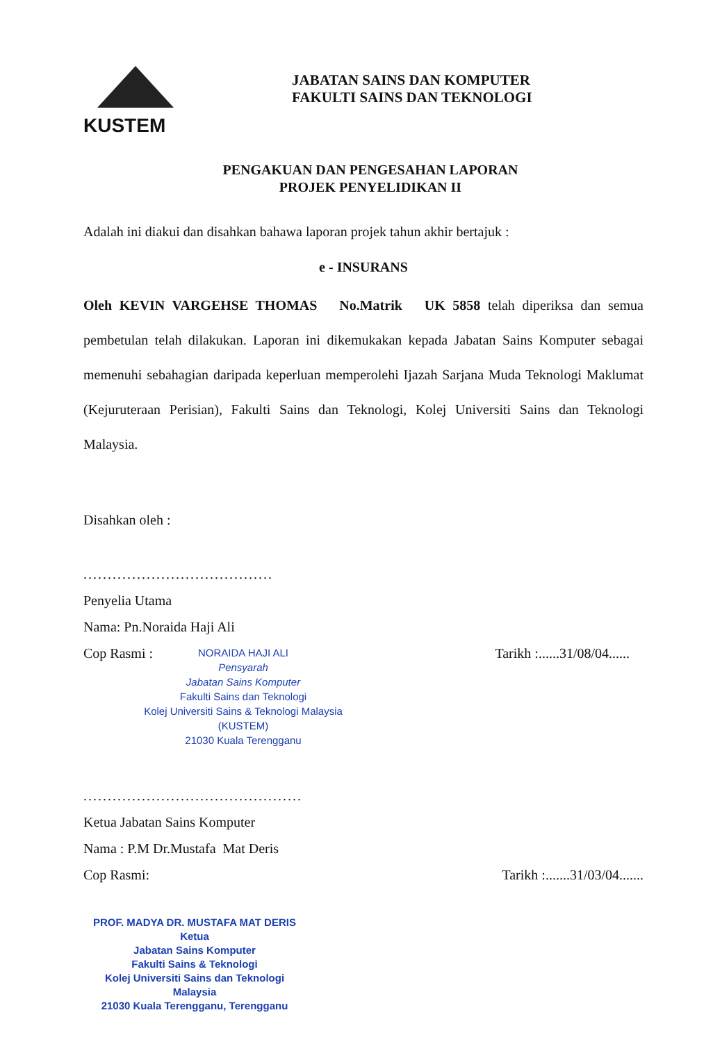KUSTEM
JABATAN SAINS DAN KOMPUTER
FAKULTI SAINS DAN TEKNOLOGI
PENGAKUAN DAN PENGESAHAN LAPORAN
PROJEK PENYELIDIKAN II
Adalah ini diakui dan disahkan bahawa laporan projek tahun akhir bertajuk :
e - INSURANS
Oleh KEVIN VARGEHSE THOMAS No.Matrik UK 5858 telah diperiksa dan semua pembetulan telah dilakukan. Laporan ini dikemukakan kepada Jabatan Sains Komputer sebagai memenuhi sebahagian daripada keperluan memperolehi Ijazah Sarjana Muda Teknologi Maklumat (Kejuruteraan Perisian), Fakulti Sains dan Teknologi, Kolej Universiti Sains dan Teknologi Malaysia.
Disahkan oleh :
.......................................
Penyelia Utama
Nama: Pn.Noraida Haji Ali
Cop Rasmi : Tarikh :......31/08/04......
NORAIDA HAJI ALI
Pensyarah
Jabatan Sains Komputer
Fakulti Sains dan Teknologi
Kolej Universiti Sains & Teknologi Malaysia
(KUSTEM)
21030 Kuala Terengganu
.............................................
Ketua Jabatan Sains Komputer
Nama : P.M Dr.Mustafa Mat Deris
Cop Rasmi: Tarikh :.......31/03/04.......
PROF. MADYA DR. MUSTAFA MAT DERIS
Ketua
Jabatan Sains Komputer
Fakulti Sains & Teknologi
Kolej Universiti Sains dan Teknologi Malaysia
21030 Kuala Terengganu, Terengganu